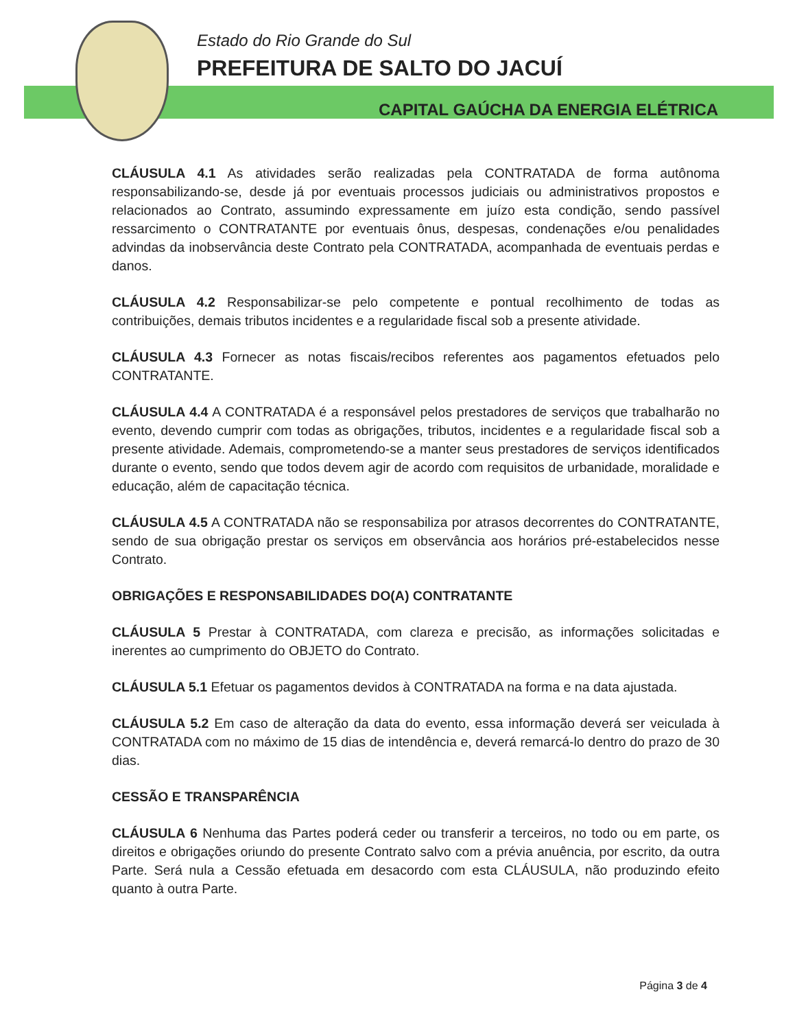Estado do Rio Grande do Sul
PREFEITURA DE SALTO DO JACUÍ
CAPITAL GAÚCHA DA ENERGIA ELÉTRICA
CLÁUSULA 4.1 As atividades serão realizadas pela CONTRATADA de forma autônoma responsabilizando-se, desde já por eventuais processos judiciais ou administrativos propostos e relacionados ao Contrato, assumindo expressamente em juízo esta condição, sendo passível ressarcimento o CONTRATANTE por eventuais ônus, despesas, condenações e/ou penalidades advindas da inobservância deste Contrato pela CONTRATADA, acompanhada de eventuais perdas e danos.
CLÁUSULA 4.2 Responsabilizar-se pelo competente e pontual recolhimento de todas as contribuições, demais tributos incidentes e a regularidade fiscal sob a presente atividade.
CLÁUSULA 4.3 Fornecer as notas fiscais/recibos referentes aos pagamentos efetuados pelo CONTRATANTE.
CLÁUSULA 4.4 A CONTRATADA é a responsável pelos prestadores de serviços que trabalharão no evento, devendo cumprir com todas as obrigações, tributos, incidentes e a regularidade fiscal sob a presente atividade. Ademais, comprometendo-se a manter seus prestadores de serviços identificados durante o evento, sendo que todos devem agir de acordo com requisitos de urbanidade, moralidade e educação, além de capacitação técnica.
CLÁUSULA 4.5 A CONTRATADA não se responsabiliza por atrasos decorrentes do CONTRATANTE, sendo de sua obrigação prestar os serviços em observância aos horários pré-estabelecidos nesse Contrato.
OBRIGAÇÕES E RESPONSABILIDADES DO(A) CONTRATANTE
CLÁUSULA 5 Prestar à CONTRATADA, com clareza e precisão, as informações solicitadas e inerentes ao cumprimento do OBJETO do Contrato.
CLÁUSULA 5.1 Efetuar os pagamentos devidos à CONTRATADA na forma e na data ajustada.
CLÁUSULA 5.2 Em caso de alteração da data do evento, essa informação deverá ser veiculada à CONTRATADA com no máximo de 15 dias de intendência e, deverá remarcá-lo dentro do prazo de 30 dias.
CESSÃO E TRANSPARÊNCIA
CLÁUSULA 6 Nenhuma das Partes poderá ceder ou transferir a terceiros, no todo ou em parte, os direitos e obrigações oriundo do presente Contrato salvo com a prévia anuência, por escrito, da outra Parte. Será nula a Cessão efetuada em desacordo com esta CLÁUSULA, não produzindo efeito quanto à outra Parte.
Página 3 de 4